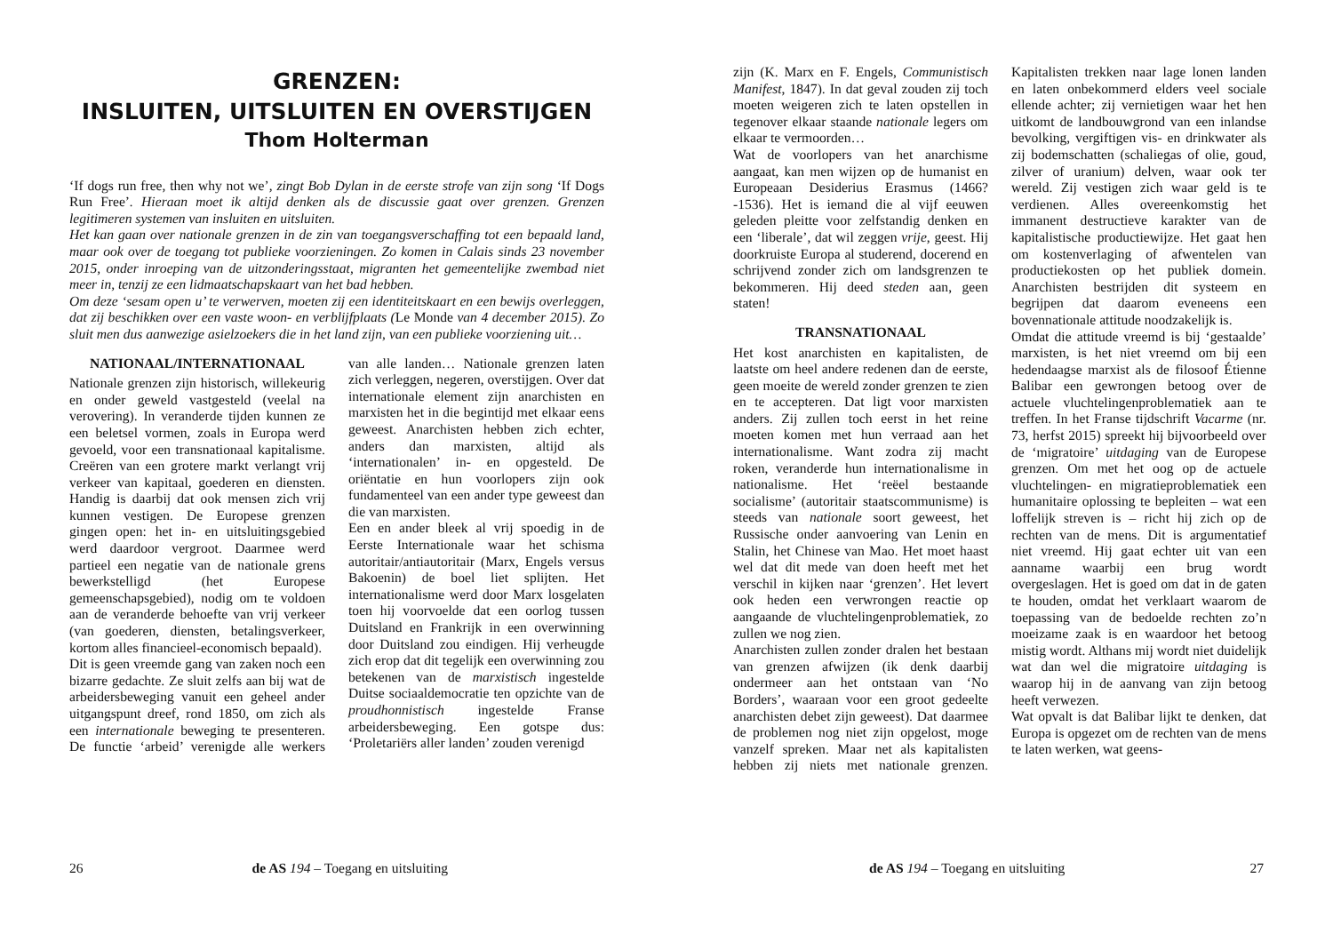GRENZEN:
INSLUITEN, UITSLUITEN EN OVERSTIJGEN
Thom Holterman
‘If dogs run free, then why not we’, zingt Bob Dylan in de eerste strofe van zijn song ‘If Dogs Run Free’. Hieraan moet ik altijd denken als de discussie gaat over grenzen. Grenzen legitimeren systemen van insluiten en uitsluiten.
Het kan gaan over nationale grenzen in de zin van toegangsverschaffing tot een bepaald land, maar ook over de toegang tot publieke voorzieningen. Zo komen in Calais sinds 23 november 2015, onder inroeping van de uitzonderingsstaat, migranten het gemeentelijke zwembad niet meer in, tenzij ze een lidmaatschapskaart van het bad hebben.
Om deze ‘sesam open u’ te verwerven, moeten zij een identiteitskaart en een bewijs overleggen, dat zij beschikken over een vaste woon- en verblijfplaats (Le Monde van 4 december 2015). Zo sluit men dus aanwezige asielzoekers die in het land zijn, van een publieke voorziening uit…
NATIONAAL/INTERNATIONAAL
Nationale grenzen zijn historisch, willekeurig en onder geweld vastgesteld (veelal na verovering). In veranderde tijden kunnen ze een beletsel vormen, zoals in Europa werd gevoeld, voor een transnationaal kapitalisme. Creëren van een grotere markt verlangt vrij verkeer van kapitaal, goederen en diensten. Handig is daarbij dat ook mensen zich vrij kunnen vestigen. De Europese grenzen gingen open: het in- en uitsluitingsgebied werd daardoor vergroot. Daarmee werd partieel een negatie van de nationale grens bewerkstelligd (het Europese gemeenschapsgebied), nodig om te voldoen aan de veranderde behoefte van vrij verkeer (van goederen, diensten, betalingsverkeer, kortom alles financieel-economisch bepaald).
Dit is geen vreemde gang van zaken noch een bizarre gedachte. Ze sluit zelfs aan bij wat de arbeidersbeweging vanuit een geheel ander uitgangspunt dreef, rond 1850, om zich als een internationale beweging te presenteren. De functie ‘arbeid’ verenigde alle werkers van alle landen… Nationale grenzen laten zich verleggen, negeren, overstijgen. Over dat internationale element zijn anarchisten en marxisten het in die begintijd met elkaar eens geweest. Anarchisten hebben zich echter, anders dan marxisten, altijd als ‘internationalen’ in- en opgesteld. De oriëntatie en hun voorlopers zijn ook fundamenteel van een ander type geweest dan die van marxisten.
Een en ander bleek al vrij spoedig in de Eerste Internationale waar het schisma autoritair/antiautoritair (Marx, Engels versus Bakoenin) de boel liet splijten. Het internationalisme werd door Marx losgelaten toen hij voorvoelde dat een oorlog tussen Duitsland en Frankrijk in een overwinning door Duitsland zou eindigen. Hij verheugde zich erop dat dit tegelijk een overwinning zou betekenen van de marxistisch ingestelde Duitse sociaaldemocratie ten opzichte van de proudhonnistisch ingestelde Franse arbeidersbeweging. Een gotspe dus: ‘Proletariërs aller landen’ zouden verenigd
26 de AS 194 – Toegang en uitsluiting
zijn (K. Marx en F. Engels, Communistisch Manifest, 1847). In dat geval zouden zij toch moeten weigeren zich te laten opstellen in tegenover elkaar staande nationale legers om elkaar te vermoorden…
Wat de voorlopers van het anarchisme aangaat, kan men wijzen op de humanist en Europeaan Desiderius Erasmus (1466?-1536). Het is iemand die al vijf eeuwen geleden pleitte voor zelfstandig denken en een ‘liberale’, dat wil zeggen vrije, geest. Hij doorkruiste Europa al studerend, docerend en schrijvend zonder zich om landsgrenzen te bekommeren. Hij deed steden aan, geen staten!
TRANSNATIONAAL
Het kost anarchisten en kapitalisten, de laatste om heel andere redenen dan de eerste, geen moeite de wereld zonder grenzen te zien en te accepteren. Dat ligt voor marxisten anders. Zij zullen toch eerst in het reine moeten komen met hun verraad aan het internationalisme. Want zodra zij macht roken, veranderde hun internationalisme in nationalisme. Het ‘reëel bestaande socialisme’ (autoritair staatscommunisme) is steeds van nationale soort geweest, het Russische onder aanvoering van Lenin en Stalin, het Chinese van Mao. Het moet haast wel dat dit mede van doen heeft met het verschil in kijken naar ‘grenzen’. Het levert ook heden een verwrongen reactie op aangaande de vluchtelingenproblematiek, zo zullen we nog zien.
Anarchisten zullen zonder dralen het bestaan van grenzen afwijzen (ik denk daarbij ondermeer aan het ontstaan van ‘No Borders’, waaraan voor een groot gedeelte anarchisten debet zijn geweest). Dat daarmee de problemen nog niet zijn opgelost, moge vanzelf spreken. Maar net als kapitalisten hebben zij niets met nationale grenzen. Kapitalisten trekken naar lage lonen landen en laten onbekommerd elders veel sociale ellende achter; zij vernietigen waar het hen uitkomt de landbouwgrond van een inlandse bevolking, vergiftigen vis- en drinkwater als zij bodemschatten (schaliegas of olie, goud, zilver of uranium) delven, waar ook ter wereld. Zij vestigen zich waar geld is te verdienen. Alles overeenkomstig het immanent destructieve karakter van de kapitalistische productiewijze. Het gaat hen om kostenverlaging of afwentelen van productiekosten op het publiek domein. Anarchisten bestrijden dit systeem en begrijpen dat daarom eveneens een bovennationale attitude noodzakelijk is.
Omdat die attitude vreemd is bij ‘gestaalde’ marxisten, is het niet vreemd om bij een hedendaagse marxist als de filosoof Étienne Balibar een gewrongen betoog over de actuele vluchtelingenproblematiek aan te treffen. In het Franse tijdschrift Vacarme (nr. 73, herfst 2015) spreekt hij bijvoorbeeld over de ‘migratoire’ uitdaging van de Europese grenzen. Om met het oog op de actuele vluchtelingen- en migratieproblematiek een humanitaire oplossing te bepleiten – wat een loffelijk streven is – richt hij zich op de rechten van de mens. Dit is argumentatief niet vreemd. Hij gaat echter uit van een aanname waarbij een brug wordt overgeslagen. Het is goed om dat in de gaten te houden, omdat het verklaart waarom de toepassing van de bedoelde rechten zo’n moeizame zaak is en waardoor het betoog mistig wordt. Althans mij wordt niet duidelijk wat dan wel die migratoire uitdaging is waarop hij in de aanvang van zijn betoog heeft verwezen.
Wat opvalt is dat Balibar lijkt te denken, dat Europa is opgezet om de rechten van de mens te laten werken, wat geens-
de AS 194 – Toegang en uitsluiting 27